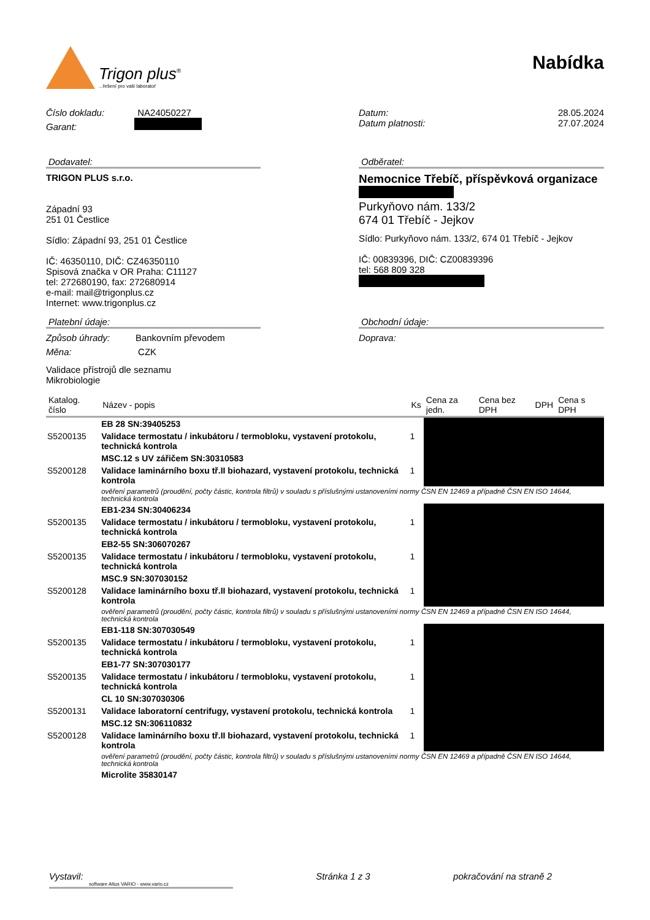Trigon plus<sup>®</sup>
...řešení pro vaši laboratoř
Nabídka
Číslo dokladu: NA24050227
Garant:
Datum: 28.05.2024
Datum platnosti: 27.07.2024
Dodavatel:
TRIGON PLUS s.r.o.
Západní 93
251 01 Čestlice
Sídlo: Západní 93, 251 01 Čestlice
IČ: 46350110, DIČ: CZ46350110
Spisová značka v OR Praha: C11127
tel: 272680190, fax: 272680914
e-mail: mail@trigonplus.cz
Internet: www.trigonplus.cz
Odběratel:
Nemocnice Třebíč, příspěvková organizace
Purkyňovo nám. 133/2
674 01 Třebíč - Jejkov
Sídlo: Purkyňovo nám. 133/2, 674 01 Třebíč - Jejkov
IČ: 00839396, DIČ: CZ00839396
tel: 568 809 328
Platební údaje:
Způsob úhrady: Bankovním převodem
Měna: CZK
Obchodní údaje:
Doprava:
Validace přístrojů dle seznamu
Mikrobiologie
| Katalog. číslo | Název - popis | Ks | Cena za jedn. | Cena bez DPH | DPH | Cena s DPH |
| --- | --- | --- | --- | --- | --- | --- |
| | EB 28 SN:39405253 | | | | | |
| S5200135 | Validace termostatu / inkubátoru / termobloku, vystavení protokolu, technická kontrola | 1 | | | | |
| | MSC.12 s UV zářičem SN:30310583 | | | | | |
| S5200128 | Validace laminárního boxu tř.II biohazard, vystavení protokolu, technická kontrola | 1 | | | | |
| | ověření parametrů (proudění, počty částic, kontrola filtrů) v souladu s příslušnými ustanoveními normy ČSN EN 12469 a případně ČSN EN ISO 14644, technická kontrola | | | | | |
| | EB1-234 SN:30406234 | | | | | |
| S5200135 | Validace termostatu / inkubátoru / termobloku, vystavení protokolu, technická kontrola | 1 | | | | |
| | EB2-55 SN:306070267 | | | | | |
| S5200135 | Validace termostatu / inkubátoru / termobloku, vystavení protokolu, technická kontrola | 1 | | | | |
| | MSC.9 SN:307030152 | | | | | |
| S5200128 | Validace laminárního boxu tř.II biohazard, vystavení protokolu, technická kontrola | 1 | | | | |
| | ověření parametrů (proudění, počty částic, kontrola filtrů) v souladu s příslušnými ustanoveními normy ČSN EN 12469 a případně ČSN EN ISO 14644, technická kontrola | | | | | |
| | EB1-118 SN:307030549 | | | | | |
| S5200135 | Validace termostatu / inkubátoru / termobloku, vystavení protokolu, technická kontrola | 1 | | | | |
| | EB1-77 SN:307030177 | | | | | |
| S5200135 | Validace termostatu / inkubátoru / termobloku, vystavení protokolu, technická kontrola | 1 | | | | |
| | CL 10 SN:307030306 | | | | | |
| S5200131 | Validace laboratorní centrifugy, vystavení protokolu, technická kontrola | 1 | | | | |
| | MSC.12 SN:306110832 | | | | | |
| S5200128 | Validace laminárního boxu tř.II biohazard, vystavení protokolu, technická kontrola | 1 | | | | |
| | ověření parametrů (proudění, počty částic, kontrola filtrů) v souladu s příslušnými ustanoveními normy ČSN EN 12469 a případně ČSN EN ISO 14644, technická kontrola | | | | | |
| | Microlite 35830147 | | | | | |
Vystavil:
software Altus VARIO - www.vario.cz
Stránka 1 z 3 pokračování na straně 2